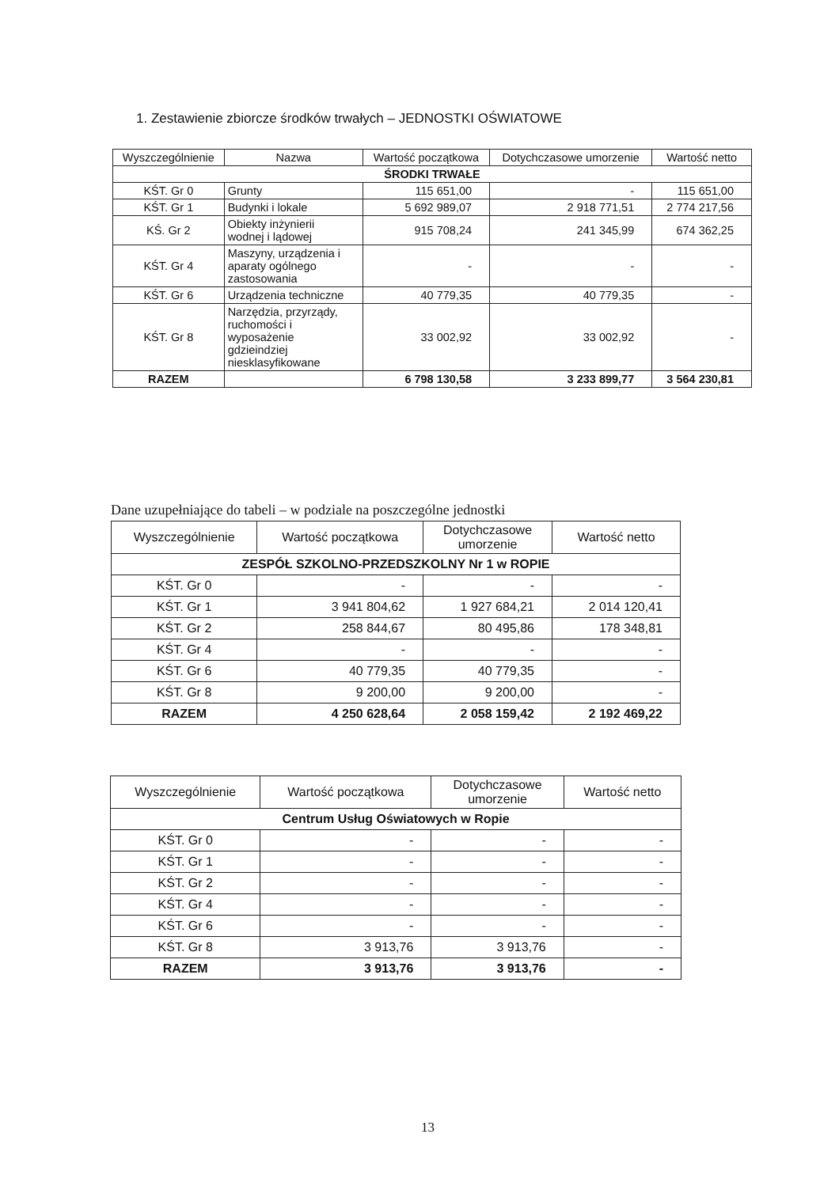1. Zestawienie zbiorcze środków trwałych – JEDNOSTKI OŚWIATOWE
| Wyszczególnienie | Nazwa | Wartość początkowa | Dotychczasowe umorzenie | Wartość netto |
| --- | --- | --- | --- | --- |
| ŚRODKI TRWAŁE | | | | |
| KŚT. Gr 0 | Grunty | 115 651,00 | - | 115 651,00 |
| KŚT. Gr 1 | Budynki i lokale | 5 692 989,07 | 2 918 771,51 | 2 774 217,56 |
| KŚ. Gr 2 | Obiekty inżynierii wodnej i lądowej | 915 708,24 | 241 345,99 | 674 362,25 |
| KŚT. Gr 4 | Maszyny, urządzenia i aparaty ogólnego zastosowania | - | - | - |
| KŚT. Gr 6 | Urządzenia techniczne | 40 779,35 | 40 779,35 | - |
| KŚT. Gr 8 | Narzędzia, przyrządy, ruchomości i wyposażenie gdzieindziej niesklasyfikowane | 33 002,92 | 33 002,92 | - |
| RAZEM | | 6 798 130,58 | 3 233 899,77 | 3 564 230,81 |
Dane uzupełniające do tabeli – w podziale na poszczególne jednostki
| Wyszczególnienie | Wartość początkowa | Dotychczasowe umorzenie | Wartość netto |
| --- | --- | --- | --- |
| ZESPÓŁ SZKOLNO-PRZEDSZKOLNY Nr 1 w ROPIE | | | |
| KŚT. Gr 0 | - | - | - |
| KŚT. Gr 1 | 3 941 804,62 | 1 927 684,21 | 2 014 120,41 |
| KŚT. Gr 2 | 258 844,67 | 80 495,86 | 178 348,81 |
| KŚT. Gr 4 | - | - | - |
| KŚT. Gr 6 | 40 779,35 | 40 779,35 | - |
| KŚT. Gr 8 | 9 200,00 | 9 200,00 | - |
| RAZEM | 4 250 628,64 | 2 058 159,42 | 2 192 469,22 |
| Wyszczególnienie | Wartość początkowa | Dotychczasowe umorzenie | Wartość netto |
| --- | --- | --- | --- |
| Centrum Usług Oświatowych w Ropie | | | |
| KŚT. Gr 0 | - | - | - |
| KŚT. Gr 1 | - | - | - |
| KŚT. Gr 2 | - | - | - |
| KŚT. Gr 4 | - | - | - |
| KŚT. Gr 6 | - | - | - |
| KŚT. Gr 8 | 3 913,76 | 3 913,76 | - |
| RAZEM | 3 913,76 | 3 913,76 | - |
13